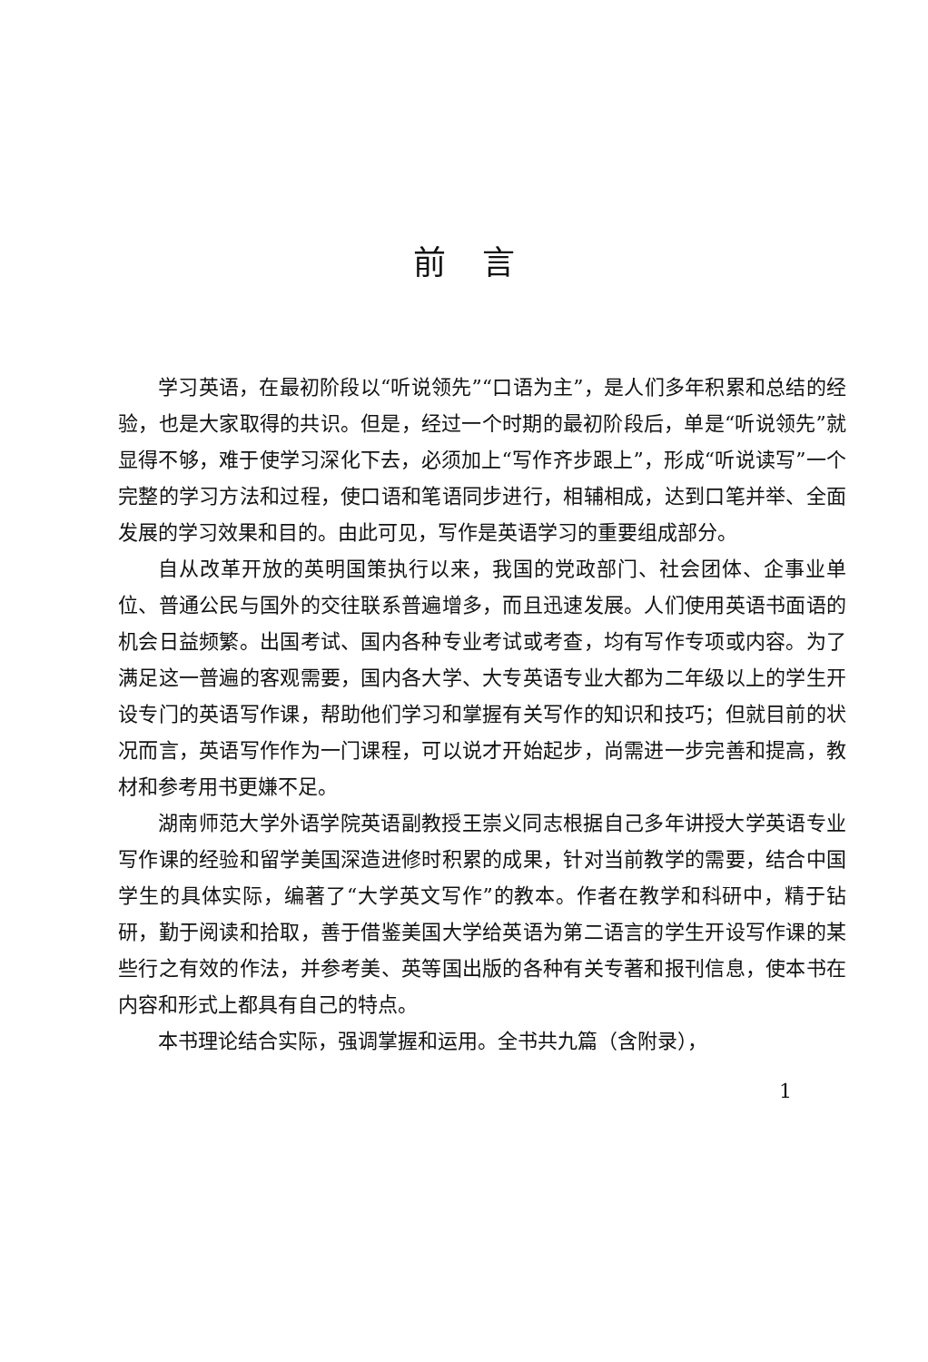前言
学习英语，在最初阶段以“听说领先”“口语为主”，是人们多年积累和总结的经验，也是大家取得的共识。但是，经过一个时期的最初阶段后，单是“听说领先”就显得不够，难于使学习深化下去，必须加上“写作齐步跟上”，形成“听说读写”一个完整的学习方法和过程，使口语和笔语同步进行，相辅相成，达到口笔并举、全面发展的学习效果和目的。由此可见，写作是英语学习的重要组成部分。
自从改革开放的英明国策执行以来，我国的党政部门、社会团体、企事业单位、普通公民与国外的交往联系普遍增多，而且迅速发展。人们使用英语书面语的机会日益频繁。出国考试、国内各种专业考试或考查，均有写作专项或内容。为了满足这一普遍的客观需要，国内各大学、大专英语专业大都为二年级以上的学生开设专门的英语写作课，帮助他们学习和掌握有关写作的知识和技巧；但就目前的状况而言，英语写作作为一门课程，可以说才开始起步，尚需进一步完善和提高，教材和参考用书更嫌不足。
湖南师范大学外语学院英语副教授王崇义同志根据自己多年讲授大学英语专业写作课的经验和留学美国深造进修时积累的成果，针对当前教学的需要，结合中国学生的具体实际，编著了“大学英文写作”的教本。作者在教学和科研中，精于钻研，勤于阅读和拾取，善于借鉴美国大学给英语为第二语言的学生开设写作课的某些行之有效的作法，并参考美、英等国出版的各种有关专著和报刊信息，使本书在内容和形式上都具有自己的特点。
本书理论结合实际，强调掌握和运用。全书共九篇（含附录），
1